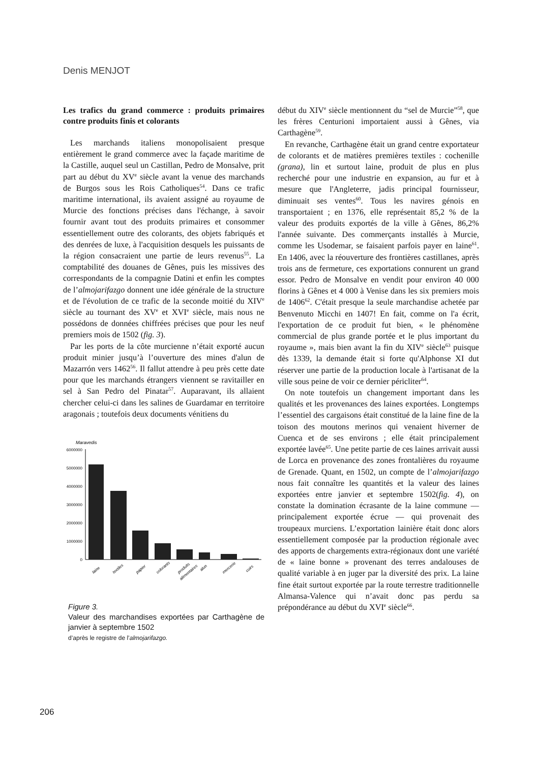Denis MENJOT
Les trafics du grand commerce : produits primaires contre produits finis et colorants
Les marchands italiens monopolisaient presque entièrement le grand commerce avec la façade maritime de la Castille, auquel seul un Castillan, Pedro de Monsalve, prit part au début du XV<sup>e</sup> siècle avant la venue des marchands de Burgos sous les Rois Catholiques<sup>54</sup>. Dans ce trafic maritime international, ils avaient assigné au royaume de Murcie des fonctions précises dans l'échange, à savoir fournir avant tout des produits primaires et consommer essentiellement outre des colorants, des objets fabriqués et des denrées de luxe, à l'acquisition desquels les puissants de la région consacraient une partie de leurs revenus<sup>55</sup>. La comptabilité des douanes de Gênes, puis les missives des correspondants de la compagnie Datini et enfin les comptes de l’almojarifazgo donnent une idée générale de la structure et de l'évolution de ce trafic de la seconde moitié du XIV<sup>e</sup> siècle au tournant des XV<sup>e</sup> et XVI<sup>e</sup> siècle, mais nous ne possédons de données chiffrées précises que pour les neuf premiers mois de 1502 (fig. 3).
Par les ports de la côte murcienne n’était exporté aucun produit minier jusqu’à l’ouverture des mines d'alun de Mazarrón vers 1462<sup>56</sup>. Il fallut attendre à peu près cette date pour que les marchands étrangers viennent se ravitailler en sel à San Pedro del Pinatar<sup>57</sup>. Auparavant, ils allaient chercher celui-ci dans les salines de Guardamar en territoire aragonais ; toutefois deux documents vénitiens du
Maravedis
6000000
5000000
4000000
3000000
2000000
1000000
0
laine
textiles
papier
colorants
produits
alimentaires
alun
mercerie
cuirs
Figure 3.
Valeur des marchandises exportées par Carthagène de janvier à septembre 1502
d’après le registre de l’almojarifazgo.
début du XIV<sup>e</sup> siècle mentionnent du “sel de Murcie”<sup>58</sup>, que les frères Centurioni importaient aussi à Gênes, via Carthagène<sup>59</sup>.
En revanche, Carthagène était un grand centre exportateur de colorants et de matières premières textiles : cochenille (grana), lin et surtout laine, produit de plus en plus recherché pour une industrie en expansion, au fur et à mesure que l'Angleterre, jadis principal fournisseur, diminuait ses ventes<sup>60</sup>. Tous les navires génois en transportaient ; en 1376, elle représentait 85,2 % de la valeur des produits exportés de la ville à Gênes, 86,2% l'année suivante. Des commerçants installés à Murcie, comme les Usodemar, se faisaient parfois payer en laine<sup>61</sup>. En 1406, avec la réouverture des frontières castillanes, après trois ans de fermeture, ces exportations connurent un grand essor. Pedro de Monsalve en vendit pour environ 40 000 florins à Gênes et 4 000 à Venise dans les six premiers mois de 1406<sup>62</sup>. C'était presque la seule marchandise achetée par Benvenuto Micchi en 1407! En fait, comme on l'a écrit, l'exportation de ce produit fut bien, « le phénomène commercial de plus grande portée et le plus important du royaume », mais bien avant la fin du XIV<sup>e</sup> siècle<sup>63</sup> puisque dès 1339, la demande était si forte qu'Alphonse XI dut réserver une partie de la production locale à l'artisanat de la ville sous peine de voir ce dernier péricliter<sup>64</sup>.
On note toutefois un changement important dans les qualités et les provenances des laines exportées. Longtemps l’essentiel des cargaisons était constitué de la laine fine de la toison des moutons merinos qui venaient hiverner de Cuenca et de ses environs ; elle était principalement exportée lavée<sup>65</sup>. Une petite partie de ces laines arrivait aussi de Lorca en provenance des zones frontalières du royaume de Grenade. Quant, en 1502, un compte de l’almojarifazgo nous fait connaître les quantités et la valeur des laines exportées entre janvier et septembre 1502(fig. 4), on constate la domination écrasante de la laine commune — principalement exportée écrue — qui provenait des troupeaux murciens. L’exportation lainière était donc alors essentiellement composée par la production régionale avec des apports de chargements extra-régionaux dont une variété de « laine bonne » provenant des terres andalouses de qualité variable à en juger par la diversité des prix. La laine fine était surtout exportée par la route terrestre traditionnelle Almansa-Valence qui n’avait donc pas perdu sa prépondérance au début du XVI<sup>e</sup> siècle<sup>66</sup>.
206